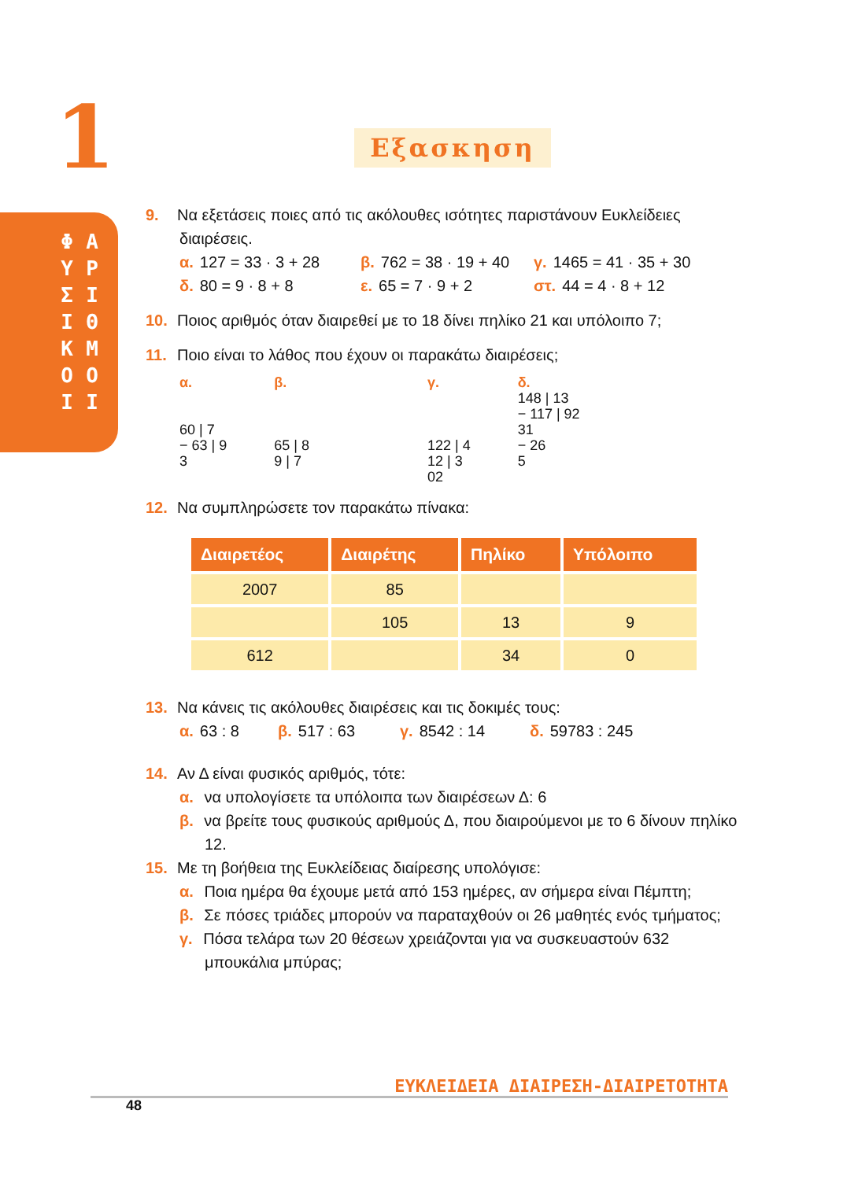1
Φ Υ Σ Ι Κ Ο Ι
Α Ρ Ι Θ Μ Ο Ι
Εξασκηση
9. Να εξετάσεις ποιες από τις ακόλουθες ισότητες παριστάνουν Ευκλείδειες
διαιρέσεις.
α. 127 = 33 · 3 + 28 β. 762 = 38 · 19 + 40 γ. 1465 = 41 · 35 + 30
δ. 80 = 9 · 8 + 8 ε. 65 = 7 · 9 + 2 στ. 44 = 4 · 8 + 12
10. Ποιος αριθμός όταν διαιρεθεί με το 18 δίνει πηλίκο 21 και υπόλοιπο 7;
11. Ποιο είναι το λάθος που έχουν οι παρακάτω διαιρέσεις;
α.
60 | 7
− 63 | 9
3
β.
65 | 8
9 | 7
γ.
122 | 4
12 | 3
02
δ.
148 | 13
− 117 | 92
31
− 26
5
12. Να συμπληρώσετε τον παρακάτω πίνακα:
| Διαιρετέος | Διαιρέτης | Πηλίκο | Υπόλοιπο |
| --- | --- | --- | --- |
| 2007 | 85 | | |
| | 105 | 13 | 9 |
| 612 | | 34 | 0 |
13. Να κάνεις τις ακόλουθες διαιρέσεις και τις δοκιμές τους:
α. 63 : 8 β. 517 : 63 γ. 8542 : 14 δ. 59783 : 245
14. Αν Δ είναι φυσικός αριθμός, τότε:
α. να υπολογίσετε τα υπόλοιπα των διαιρέσεων Δ: 6
β. να βρείτε τους φυσικούς αριθμούς Δ, που διαιρούμενοι με το 6 δίνουν πηλίκο 12.
15. Με τη βοήθεια της Ευκλείδειας διαίρεσης υπολόγισε:
α. Ποια ημέρα θα έχουμε μετά από 153 ημέρες, αν σήμερα είναι Πέμπτη;
β. Σε πόσες τριάδες μπορούν να παραταχθούν οι 26 μαθητές ενός τμήματος;
γ. Πόσα τελάρα των 20 θέσεων χρειάζονται για να συσκευαστούν 632 μπουκάλια μπύρας;
ΕΥΚΛΕΙΔΕΙΑ ΔΙΑΙΡΕΣΗ-ΔΙΑΙΡΕΤΟΤΗΤΑ
48